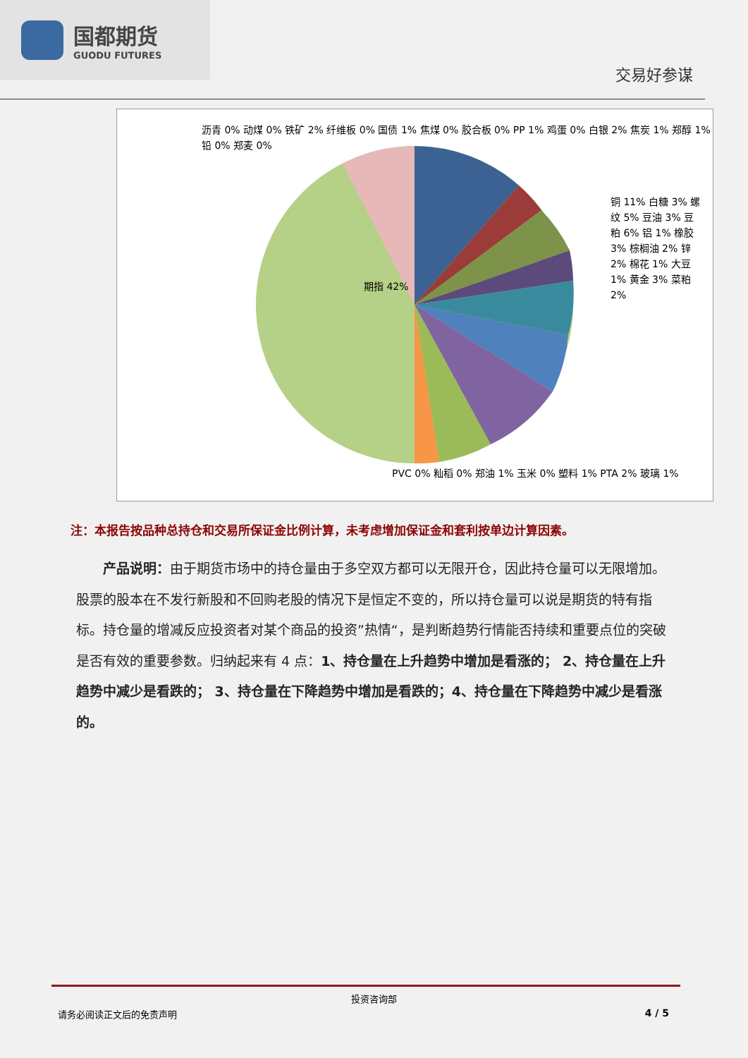国都期货
GUODU FUTURES
交易好参谋
沥青 0% 动煤 0% 铁矿 2% 纤维板 0% 国债 1% 焦煤 0% 胶合板 0% PP 1% 鸡蛋 0% 白银 2% 焦炭 1% 郑醇 1% 铅 0% 郑麦 0%
铜 11% 白糖 3% 螺纹 5% 豆油 3% 豆粕 6% 铝 1% 橡胶 3% 棕榈油 2% 锌 2% 棉花 1% 大豆 1% 黄金 3% 菜粕 2%
期指 42%
PVC 0% 籼稻 0% 郑油 1% 玉米 0% 塑料 1% PTA 2% 玻璃 1%
注：本报告按品种总持仓和交易所保证金比例计算，未考虑增加保证金和套利按单边计算因素。
  产品说明：由于期货市场中的持仓量由于多空双方都可以无限开仓，因此持仓量可以无限增加。股票的股本在不发行新股和不回购老股的情况下是恒定不变的，所以持仓量可以说是期货的特有指标。持仓量的增减反应投资者对某个商品的投资”热情“，是判断趋势行情能否持续和重要点位的突破是否有效的重要参数。归纳起来有 4 点：1、持仓量在上升趋势中增加是看涨的； 2、持仓量在上升趋势中减少是看跌的； 3、持仓量在下降趋势中增加是看跌的；4、持仓量在下降趋势中减少是看涨的。
投资咨询部
请务必阅读正文后的免责声明 4 / 5